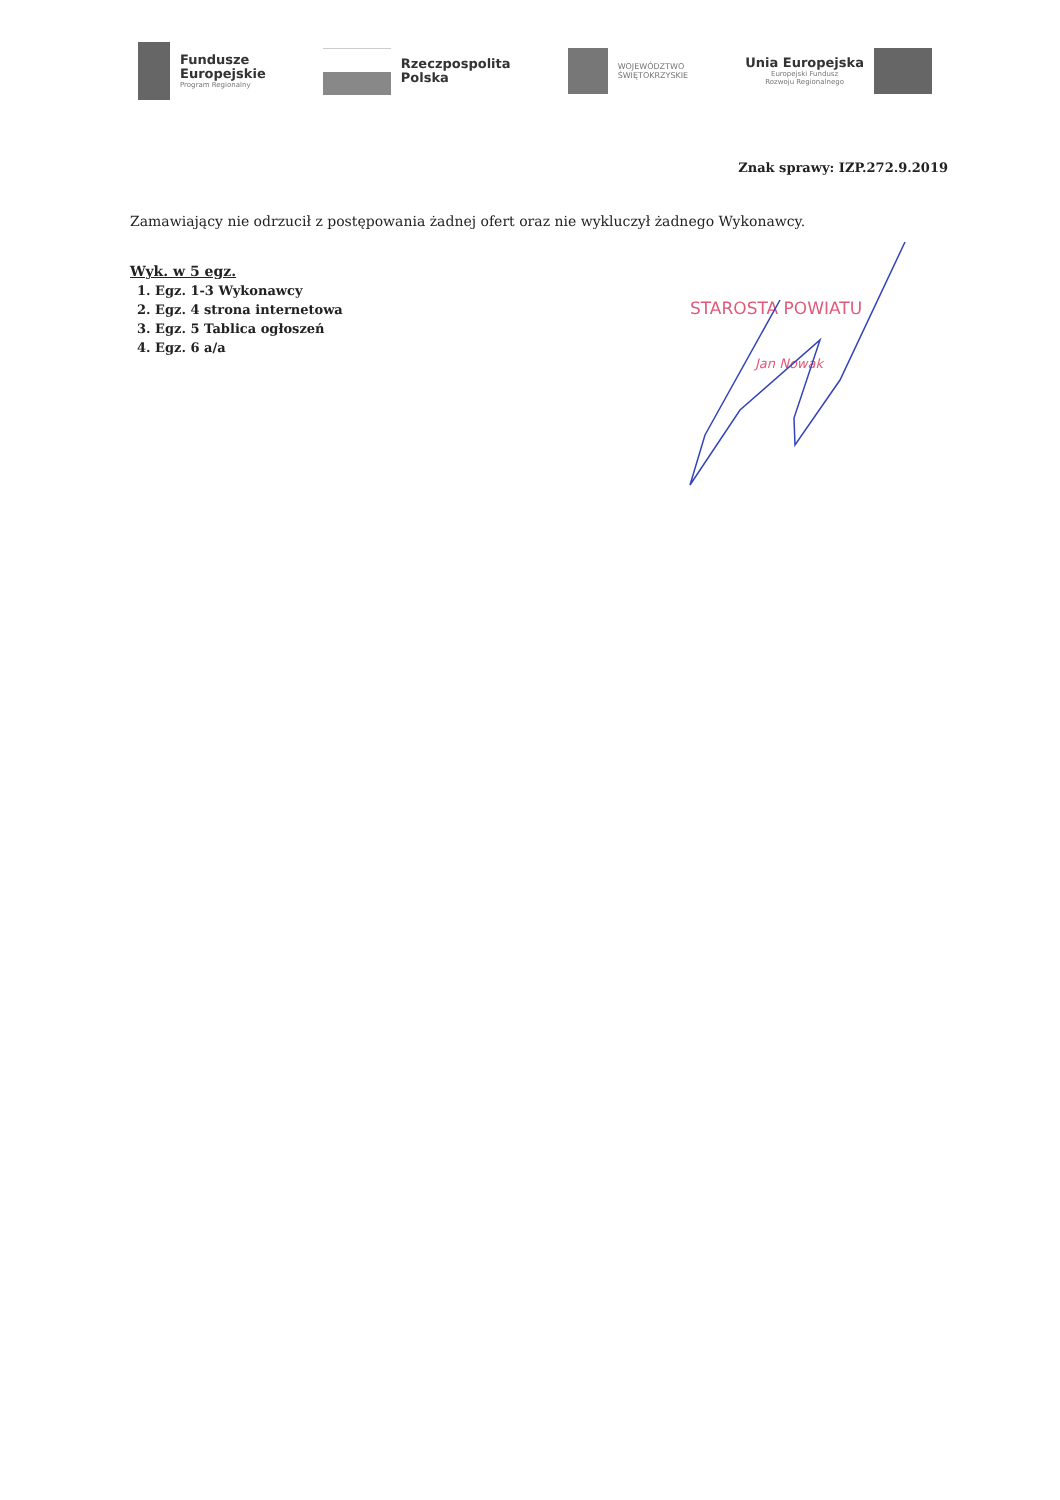Fundusze
Europejskie
Program Regionalny
Rzeczpospolita
Polska
WOJEWÓDZTWO
ŚWIĘTOKRZYSKIE
Unia Europejska
Europejski Fundusz
Rozwoju Regionalnego
Znak sprawy: IZP.272.9.2019
Zamawiający nie odrzucił z postępowania żadnej ofert oraz nie wykluczył żadnego Wykonawcy.
Wyk. w 5 egz.
1. Egz. 1-3 Wykonawcy
2. Egz. 4 strona internetowa
3. Egz. 5 Tablica ogłoszeń
4. Egz. 6 a/a
STAROSTA POWIATU
Jan Nowak